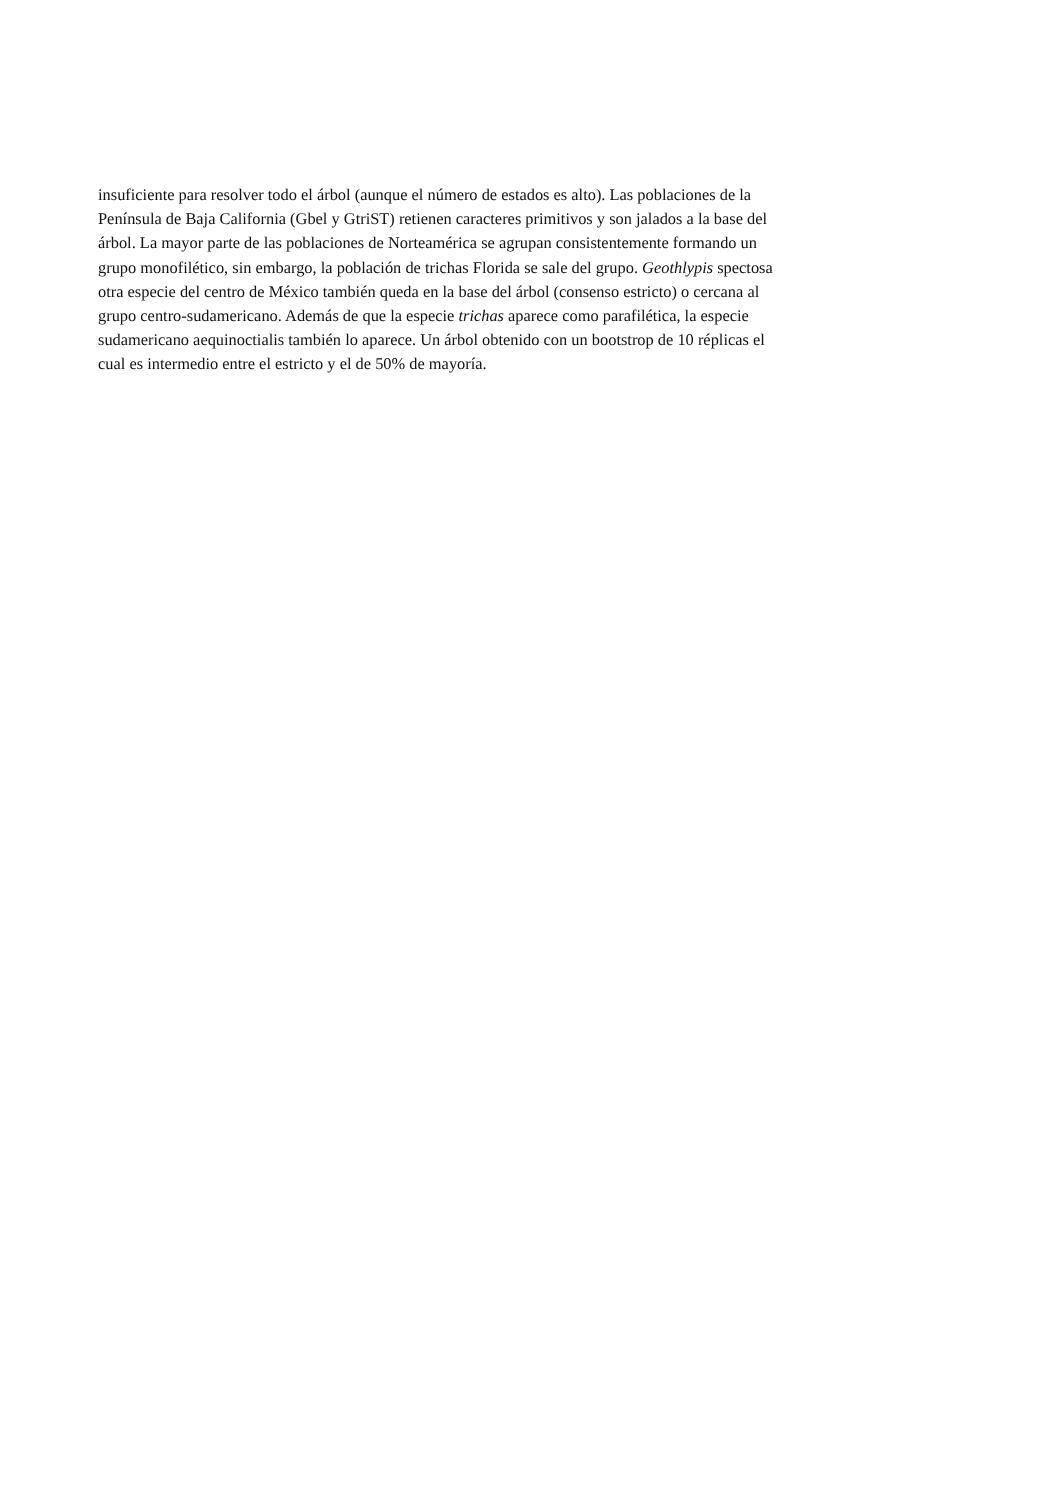insuficiente para resolver todo el árbol (aunque el número de estados es alto). Las poblaciones de la
Península de Baja California (Gbel y GtriST) retienen caracteres primitivos y son jalados a la base del
árbol. La mayor parte de las poblaciones de Norteamérica se agrupan consistentemente formando un
grupo monofilético, sin embargo, la población de trichas Florida se sale del grupo. Geothlypis spectosa
otra especie del centro de México también queda en la base del árbol (consenso estricto) o cercana al
grupo centro-sudamericano. Además de que la especie trichas aparece como parafilética, la especie
sudamericano aequinoctialis también lo aparece. Un árbol obtenido con un bootstrop de 10 réplicas el
cual es intermedio entre el estricto y el de 50% de mayoría.